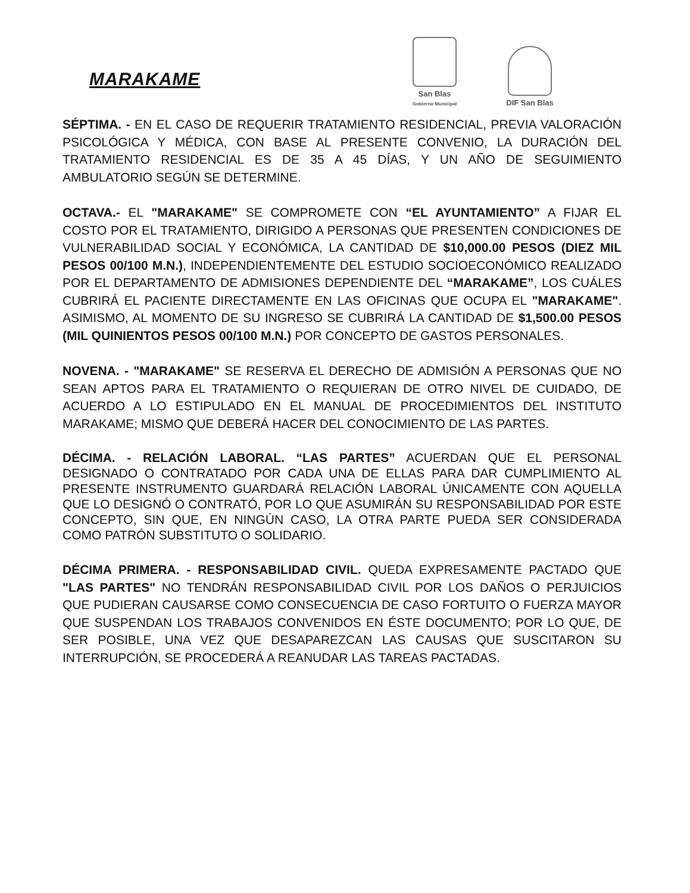MARAKAME
San Blas
Gobierno Municipal
DIF San Blas
SÉPTIMA. - EN EL CASO DE REQUERIR TRATAMIENTO RESIDENCIAL, PREVIA VALORACIÓN PSICOLÓGICA Y MÉDICA, CON BASE AL PRESENTE CONVENIO, LA DURACIÓN DEL TRATAMIENTO RESIDENCIAL ES DE 35 A 45 DÍAS, Y UN AÑO DE SEGUIMIENTO AMBULATORIO SEGÚN SE DETERMINE.
OCTAVA.- EL "MARAKAME" SE COMPROMETE CON “EL AYUNTAMIENTO” A FIJAR EL COSTO POR EL TRATAMIENTO, DIRIGIDO A PERSONAS QUE PRESENTEN CONDICIONES DE VULNERABILIDAD SOCIAL Y ECONÓMICA, LA CANTIDAD DE $10,000.00 PESOS (DIEZ MIL PESOS 00/100 M.N.), INDEPENDIENTEMENTE DEL ESTUDIO SOCIOECONÓMICO REALIZADO POR EL DEPARTAMENTO DE ADMISIONES DEPENDIENTE DEL “MARAKAME”, LOS CUÁLES CUBRIRÁ EL PACIENTE DIRECTAMENTE EN LAS OFICINAS QUE OCUPA EL "MARAKAME". ASIMISMO, AL MOMENTO DE SU INGRESO SE CUBRIRÁ LA CANTIDAD DE $1,500.00 PESOS (MIL QUINIENTOS PESOS 00/100 M.N.) POR CONCEPTO DE GASTOS PERSONALES.
NOVENA. - "MARAKAME" SE RESERVA EL DERECHO DE ADMISIÓN A PERSONAS QUE NO SEAN APTOS PARA EL TRATAMIENTO O REQUIERAN DE OTRO NIVEL DE CUIDADO, DE ACUERDO A LO ESTIPULADO EN EL MANUAL DE PROCEDIMIENTOS DEL INSTITUTO MARAKAME; MISMO QUE DEBERÁ HACER DEL CONOCIMIENTO DE LAS PARTES.
DÉCIMA. - RELACIÓN LABORAL. “LAS PARTES” ACUERDAN QUE EL PERSONAL DESIGNADO O CONTRATADO POR CADA UNA DE ELLAS PARA DAR CUMPLIMIENTO AL PRESENTE INSTRUMENTO GUARDARÁ RELACIÓN LABORAL ÚNICAMENTE CON AQUELLA QUE LO DESIGNÓ O CONTRATÓ, POR LO QUE ASUMIRÁN SU RESPONSABILIDAD POR ESTE CONCEPTO, SIN QUE, EN NINGÚN CASO, LA OTRA PARTE PUEDA SER CONSIDERADA COMO PATRÓN SUBSTITUTO O SOLIDARIO.
DÉCIMA PRIMERA. - RESPONSABILIDAD CIVIL. QUEDA EXPRESAMENTE PACTADO QUE "LAS PARTES" NO TENDRÁN RESPONSABILIDAD CIVIL POR LOS DAÑOS O PERJUICIOS QUE PUDIERAN CAUSARSE COMO CONSECUENCIA DE CASO FORTUITO O FUERZA MAYOR QUE SUSPENDAN LOS TRABAJOS CONVENIDOS EN ÉSTE DOCUMENTO; POR LO QUE, DE SER POSIBLE, UNA VEZ QUE DESAPAREZCAN LAS CAUSAS QUE SUSCITARON SU INTERRUPCIÓN, SE PROCEDERÁ A REANUDAR LAS TAREAS PACTADAS.